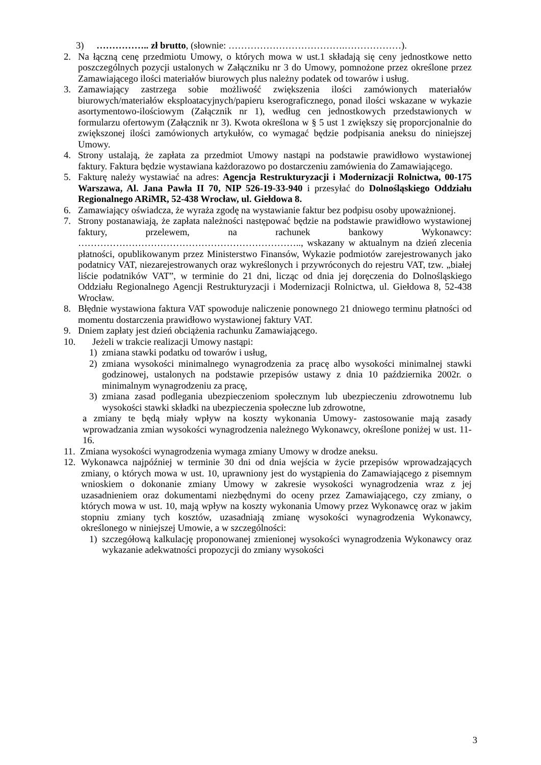3) …………….. zł brutto, (słownie: ……………………………….………………).
2. Na łączną cenę przedmiotu Umowy, o których mowa w ust.1 składają się ceny jednostkowe netto poszczególnych pozycji ustalonych w Załączniku nr 3 do Umowy, pomnożone przez określone przez Zamawiającego ilości materiałów biurowych plus należny podatek od towarów i usług.
3. Zamawiający zastrzega sobie możliwość zwiększenia ilości zamówionych materiałów biurowych/materiałów eksploatacyjnych/papieru kserograficznego, ponad ilości wskazane w wykazie asortymentowo-ilościowym (Załącznik nr 1), według cen jednostkowych przedstawionych w formularzu ofertowym (Załącznik nr 3). Kwota określona w § 5 ust 1 zwiększy się proporcjonalnie do zwiększonej ilości zamówionych artykułów, co wymagać będzie podpisania aneksu do niniejszej Umowy.
4. Strony ustalają, że zapłata za przedmiot Umowy nastąpi na podstawie prawidłowo wystawionej faktury. Faktura będzie wystawiana każdorazowo po dostarczeniu zamówienia do Zamawiającego.
5. Fakturę należy wystawiać na adres: Agencja Restrukturyzacji i Modernizacji Rolnictwa, 00-175 Warszawa, Al. Jana Pawła II 70, NIP 526-19-33-940 i przesyłać do Dolnośląskiego Oddziału Regionalnego ARiMR, 52-438 Wrocław, ul. Giełdowa 8.
6. Zamawiający oświadcza, że wyraża zgodę na wystawianie faktur bez podpisu osoby upoważnionej.
7. Strony postanawiają, że zapłata należności następować będzie na podstawie prawidłowo wystawionej faktury, przelewem, na rachunek bankowy Wykonawcy: …………………………………………………………….., wskazany w aktualnym na dzień zlecenia płatności, opublikowanym przez Ministerstwo Finansów, Wykazie podmiotów zarejestrowanych jako podatnicy VAT, niezarejestrowanych oraz wykreślonych i przywróconych do rejestru VAT, tzw. „białej liście podatników VAT”, w terminie do 21 dni, licząc od dnia jej doręczenia do Dolnośląskiego Oddziału Regionalnego Agencji Restrukturyzacji i Modernizacji Rolnictwa, ul. Giełdowa 8, 52-438 Wrocław.
8. Błędnie wystawiona faktura VAT spowoduje naliczenie ponownego 21 dniowego terminu płatności od momentu dostarczenia prawidłowo wystawionej faktury VAT.
9. Dniem zapłaty jest dzień obciążenia rachunku Zamawiającego.
10. Jeżeli w trakcie realizacji Umowy nastąpi:
1) zmiana stawki podatku od towarów i usług,
2) zmiana wysokości minimalnego wynagrodzenia za pracę albo wysokości minimalnej stawki godzinowej, ustalonych na podstawie przepisów ustawy z dnia 10 października 2002r. o minimalnym wynagrodzeniu za pracę,
3) zmiana zasad podlegania ubezpieczeniom społecznym lub ubezpieczeniu zdrowotnemu lub wysokości stawki składki na ubezpieczenia społeczne lub zdrowotne,
a zmiany te będą miały wpływ na koszty wykonania Umowy- zastosowanie mają zasady wprowadzania zmian wysokości wynagrodzenia należnego Wykonawcy, określone poniżej w ust. 11-16.
11. Zmiana wysokości wynagrodzenia wymaga zmiany Umowy w drodze aneksu.
12. Wykonawca najpóźniej w terminie 30 dni od dnia wejścia w życie przepisów wprowadzających zmiany, o których mowa w ust. 10, uprawniony jest do wystąpienia do Zamawiającego z pisemnym wnioskiem o dokonanie zmiany Umowy w zakresie wysokości wynagrodzenia wraz z jej uzasadnieniem oraz dokumentami niezbędnymi do oceny przez Zamawiającego, czy zmiany, o których mowa w ust. 10, mają wpływ na koszty wykonania Umowy przez Wykonawcę oraz w jakim stopniu zmiany tych kosztów, uzasadniają zmianę wysokości wynagrodzenia Wykonawcy, określonego w niniejszej Umowie, a w szczególności:
1) szczegółową kalkulację proponowanej zmienionej wysokości wynagrodzenia Wykonawcy oraz wykazanie adekwatności propozycji do zmiany wysokości
3